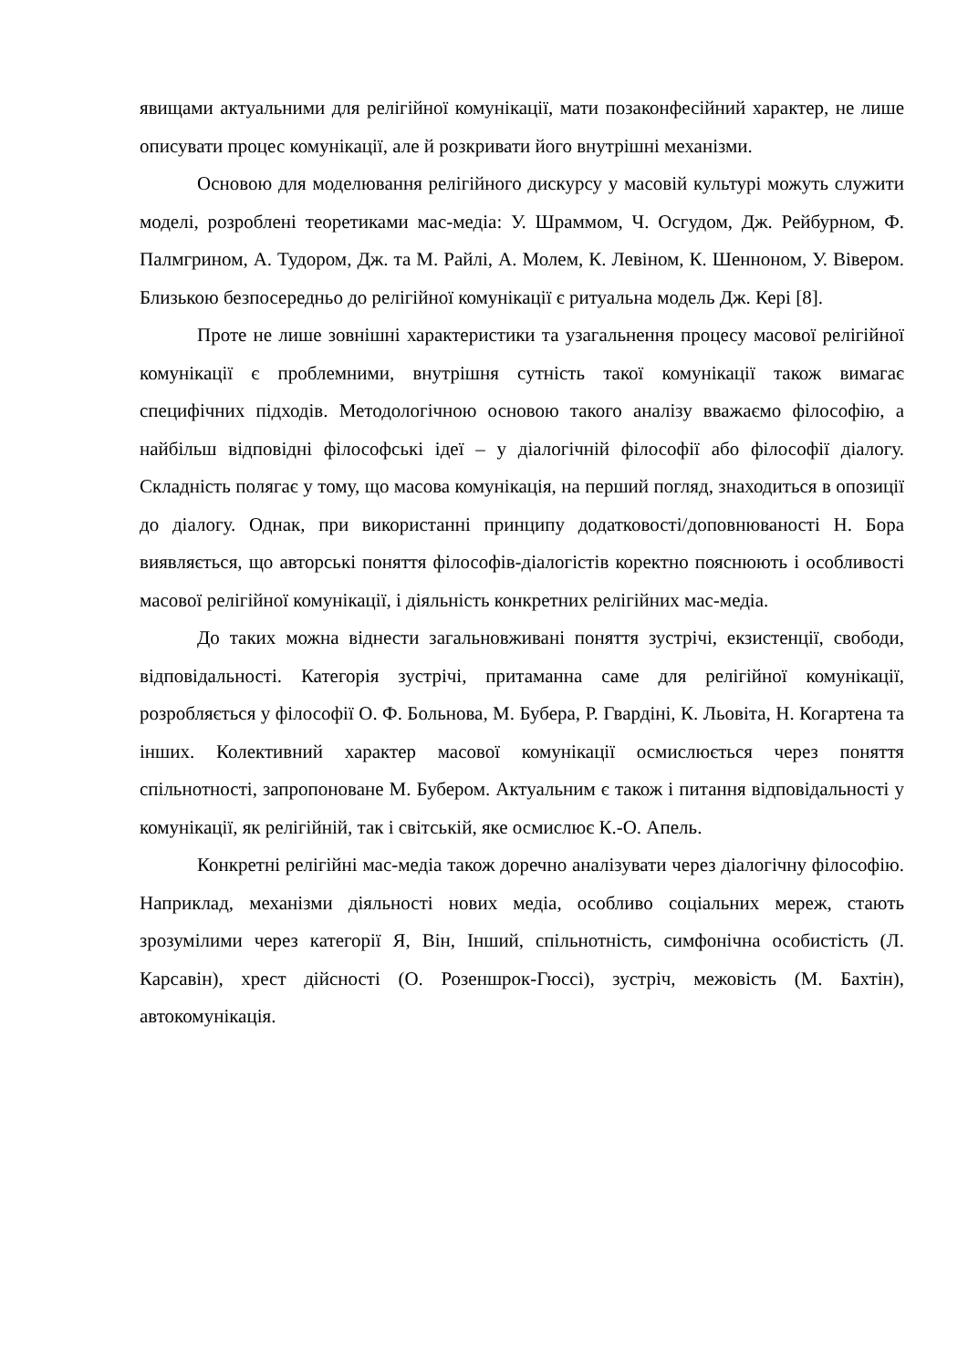явищами актуальними для релігійної комунікації, мати позаконфесійний характер, не лише описувати процес комунікації, але й розкривати його внутрішні механізми.
Основою для моделювання релігійного дискурсу у масовій культурі можуть служити моделі, розроблені теоретиками мас-медіа: У. Шраммом, Ч. Осгудом, Дж. Рейбурном, Ф. Палмгрином, А. Тудором, Дж. та М. Райлі, А. Молем, К. Левіном, К. Шенноном, У. Вівером. Близькою безпосередньо до релігійної комунікації є ритуальна модель Дж. Кері [8].
Проте не лише зовнішні характеристики та узагальнення процесу масової релігійної комунікації є проблемними, внутрішня сутність такої комунікації також вимагає специфічних підходів. Методологічною основою такого аналізу вважаємо філософію, а найбільш відповідні філософські ідеї – у діалогічній філософії або філософії діалогу. Складність полягає у тому, що масова комунікація, на перший погляд, знаходиться в опозиції до діалогу. Однак, при використанні принципу додатковості/доповнюваності Н. Бора виявляється, що авторські поняття філософів-діалогістів коректно пояснюють і особливості масової релігійної комунікації, і діяльність конкретних релігійних мас-медіа.
До таких можна віднести загальновживані поняття зустрічі, екзистенції, свободи, відповідальності. Категорія зустрічі, притаманна саме для релігійної комунікації, розробляється у філософії О. Ф. Больнова, М. Бубера, Р. Гвардіні, К. Льовіта, Н. Когартена та інших. Колективний характер масової комунікації осмислюється через поняття спільнотності, запропоноване М. Бубером. Актуальним є також і питання відповідальності у комунікації, як релігійній, так і світській, яке осмислює К.-О. Апель.
Конкретні релігійні мас-медіа також доречно аналізувати через діалогічну філософію. Наприклад, механізми діяльності нових медіа, особливо соціальних мереж, стають зрозумілими через категорії Я, Він, Інший, спільнотність, симфонічна особистість (Л. Карсавін), хрест дійсності (О. Розеншрок-Гюссі), зустріч, межовість (М. Бахтін), автокомунікація.